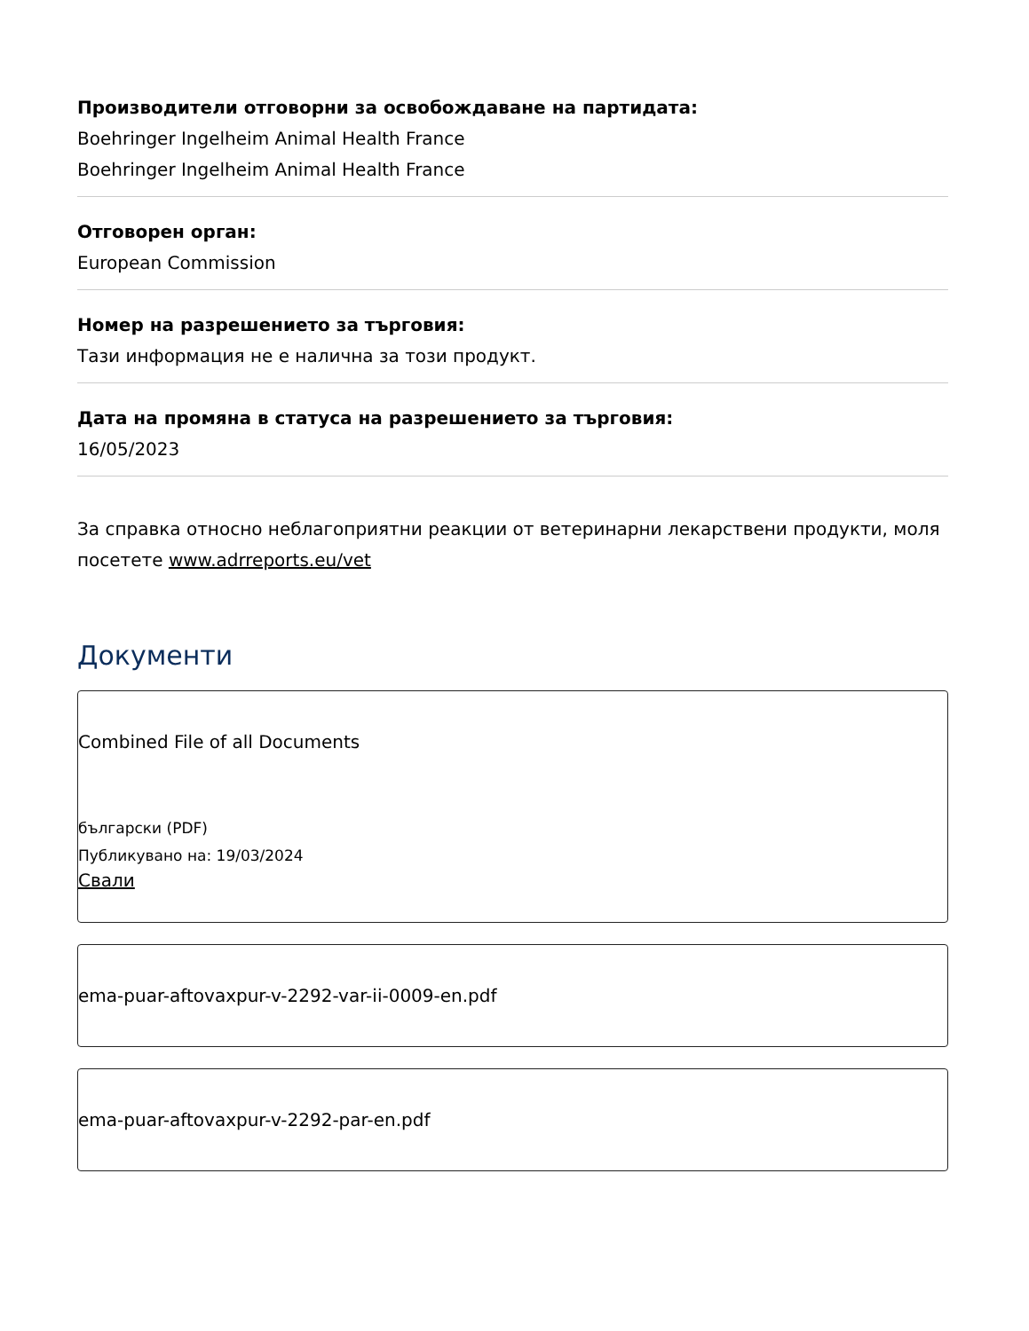Производители отговорни за освобождаване на партидата:
Boehringer Ingelheim Animal Health France
Boehringer Ingelheim Animal Health France
Отговорен орган:
European Commission
Номер на разрешението за търговия:
Тази информация не е налична за този продукт.
Дата на промяна в статуса на разрешението за търговия:
16/05/2023
За справка относно неблагоприятни реакции от ветеринарни лекарствени продукти, моля посетете www.adrreports.eu/vet
Документи
Combined File of all Documents
български (PDF)
Публикувано на: 19/03/2024
Свали
ema-puar-aftovaxpur-v-2292-var-ii-0009-en.pdf
ema-puar-aftovaxpur-v-2292-par-en.pdf